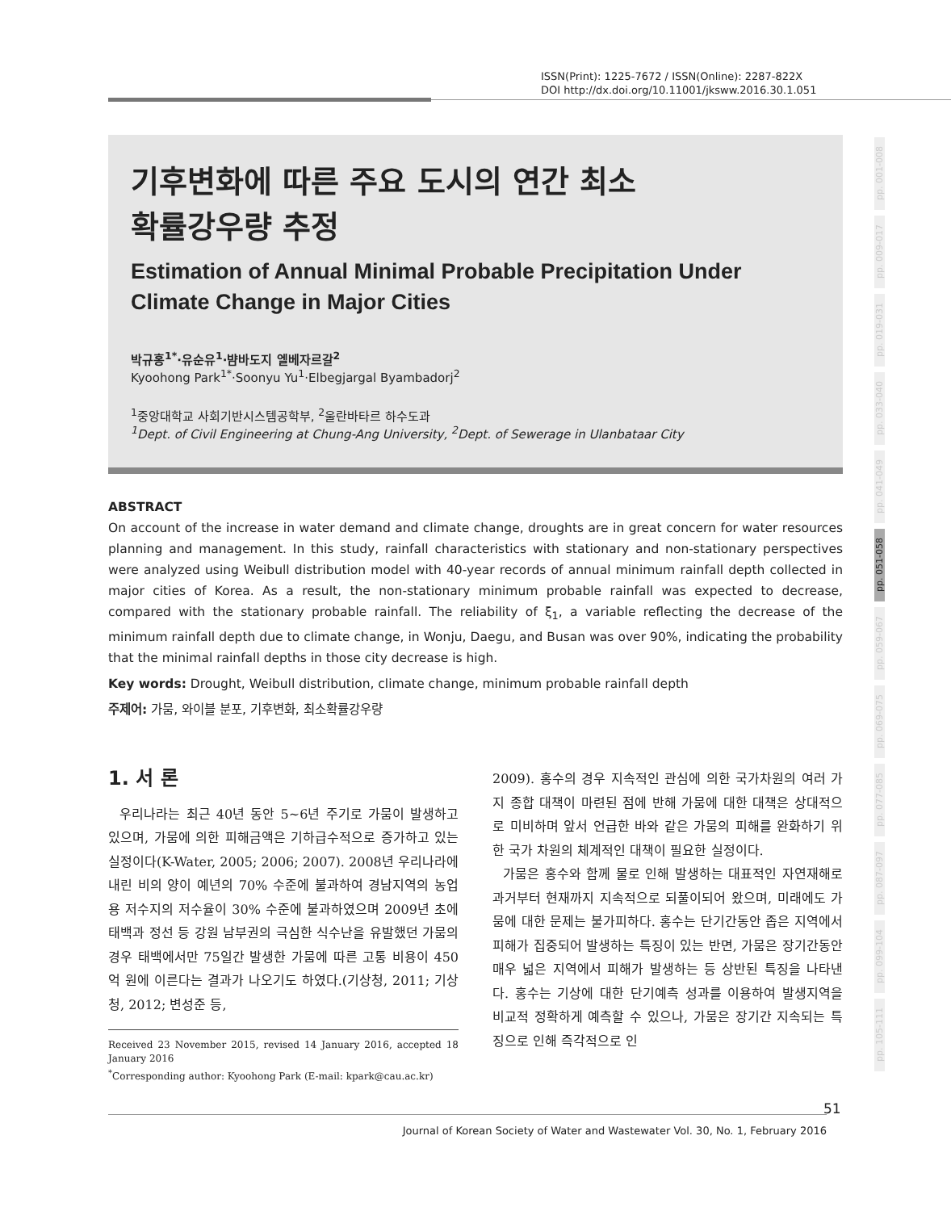ISSN(Print): 1225-7672 / ISSN(Online): 2287-822X
DOI http://dx.doi.org/10.11001/jksww.2016.30.1.051
기후변화에 따른 주요 도시의 연간 최소
확률강우량 추정
Estimation of Annual Minimal Probable Precipitation Under Climate Change in Major Cities
박규홍<sup>1*</sup>·유순유<sup>1</sup>·뱜바도지 엘베자르갈<sup>2</sup>
Kyoohong Park<sup>1*</sup>·Soonyu Yu<sup>1</sup>·Elbegjargal Byambadorj<sup>2</sup>
<sup>1</sup> 중앙대학교 사회기반시스템공학부, <sup>2</sup>울란바타르 하수도과
<sup>1</sup> Dept. of Civil Engineering at Chung-Ang University, <sup>2</sup>Dept. of Sewerage in Ulanbataar City
ABSTRACT
On account of the increase in water demand and climate change, droughts are in great concern for water resources planning and management. In this study, rainfall characteristics with stationary and non-stationary perspectives were analyzed using Weibull distribution model with 40-year records of annual minimum rainfall depth collected in major cities of Korea. As a result, the non-stationary minimum probable rainfall was expected to decrease, compared with the stationary probable rainfall. The reliability of ξ<sub>1</sub>, a variable reflecting the decrease of the minimum rainfall depth due to climate change, in Wonju, Daegu, and Busan was over 90%, indicating the probability that the minimal rainfall depths in those city decrease is high.
Key words: Drought, Weibull distribution, climate change, minimum probable rainfall depth
주제어: 가뭄, 와이블 분포, 기후변화, 최소확률강우량
1. 서 론
우리나라는 최근 40년 동안 5~6년 주기로 가뭄이 발생하고 있으며, 가뭄에 의한 피해금액은 기하급수적으로 증가하고 있는 실정이다(K-Water, 2005; 2006; 2007). 2008년 우리나라에 내린 비의 양이 예년의 70% 수준에 불과하여 경남지역의 농업용 저수지의 저수율이 30% 수준에 불과하였으며 2009년 초에 태백과 정선 등 강원 남부권의 극심한 식수난을 유발했던 가뭄의 경우 태백에서만 75일간 발생한 가뭄에 따른 고통 비용이 450억 원에 이른다는 결과가 나오기도 하였다.(기상청, 2011; 기상청, 2012; 변성준 등,
Received 23 November 2015, revised 14 January 2016, accepted 18 January 2016
<sup>*</sup> Corresponding author: Kyoohong Park (E-mail: kpark@cau.ac.kr)
2009). 홍수의 경우 지속적인 관심에 의한 국가차원의 여러 가지 종합 대책이 마련된 점에 반해 가뭄에 대한 대책은 상대적으로 미비하며 앞서 언급한 바와 같은 가뭄의 피해를 완화하기 위한 국가 차원의 체계적인 대책이 필요한 실정이다.
가뭄은 홍수와 함께 물로 인해 발생하는 대표적인 자연재해로 과거부터 현재까지 지속적으로 되풀이되어 왔으며, 미래에도 가뭄에 대한 문제는 불가피하다. 홍수는 단기간동안 좁은 지역에서 피해가 집중되어 발생하는 특징이 있는 반면, 가뭄은 장기간동안 매우 넓은 지역에서 피해가 발생하는 등 상반된 특징을 나타낸다. 홍수는 기상에 대한 단기예측 성과를 이용하여 발생지역을 비교적 정확하게 예측할 수 있으나, 가뭄은 장기간 지속되는 특징으로 인해 즉각적으로 인
pp. 001-008
pp. 009-017
pp. 019-031
pp. 033-040
pp. 041-049
pp. 051-058
pp. 059-067
pp. 069-075
pp. 077-085
pp. 087-097
pp. 099-104
pp. 105-111
51
Journal of Korean Society of Water and Wastewater Vol. 30, No. 1, February 2016